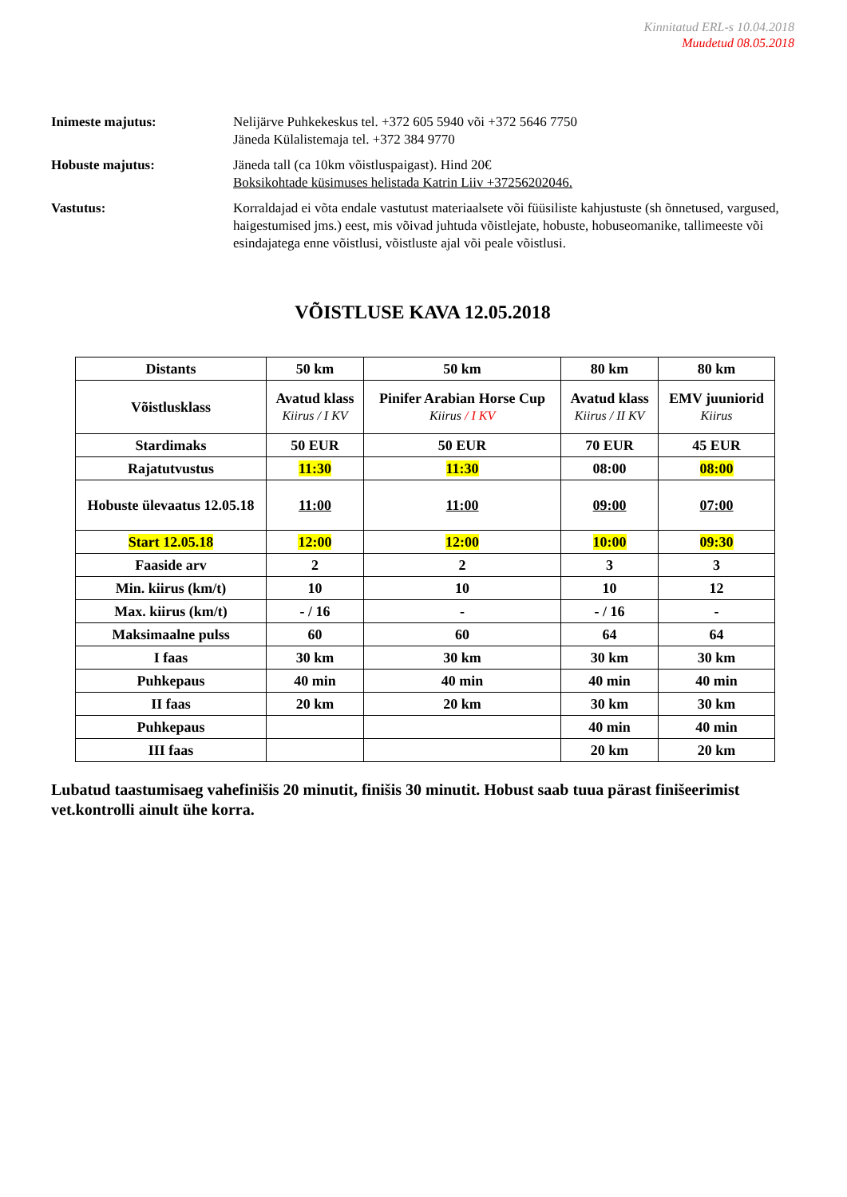Kinnitatud ERL-s 10.04.2018
Muudetud 08.05.2018
Inimeste majutus: Nelijärve Puhkekeskus tel. +372 605 5940 või +372 5646 7750
Jäneda Külalistemaja tel. +372 384 9770
Hobuste majutus: Jäneda tall (ca 10km võistluspaigast). Hind 20€
Boksikohtade küsimuses helistada Katrin Liiv +37256202046.
Vastutus: Korraldajad ei võta endale vastutust materiaalsete või füüsiliste kahjustuste (sh õnnetused, vargused, haigestumised jms.) eest, mis võivad juhtuda võistlejate, hobuste, hobuseomanike, tallimeeste või esindajatega enne võistlusi, võistluste ajal või peale võistlusi.
VÕISTLUSE KAVA 12.05.2018
| Distants | 50 km | 50 km | 80 km | 80 km |
| Võistlusklass | Avatud klass Kiirus / I KV | Pinifer Arabian Horse Cup Kiirus / I KV | Avatud klass Kiirus / II KV | EMV juuniorid Kiirus |
| Stardimaks | 50 EUR | 50 EUR | 70 EUR | 45 EUR |
| Rajatutvustus | 11:30 | 11:30 | 08:00 | 08:00 |
| Hobuste ülevaatus 12.05.18 | 11:00 | 11:00 | 09:00 | 07:00 |
| Start 12.05.18 | 12:00 | 12:00 | 10:00 | 09:30 |
| Faaside arv | 2 | 2 | 3 | 3 |
| Min. kiirus (km/t) | 10 | 10 | 10 | 12 |
| Max. kiirus (km/t) | - / 16 | - | - / 16 | - |
| Maksimaalne pulss | 60 | 60 | 64 | 64 |
| I faas | 30 km | 30 km | 30 km | 30 km |
| Puhkepaus | 40 min | 40 min | 40 min | 40 min |
| II faas | 20 km | 20 km | 30 km | 30 km |
| Puhkepaus | | | 40 min | 40 min |
| III faas | | | 20 km | 20 km |
Lubatud taastumisaeg vahefinišis 20 minutit, finišis 30 minutit. Hobust saab tuua pärast finišeerimist vet.kontrolli ainult ühe korra.